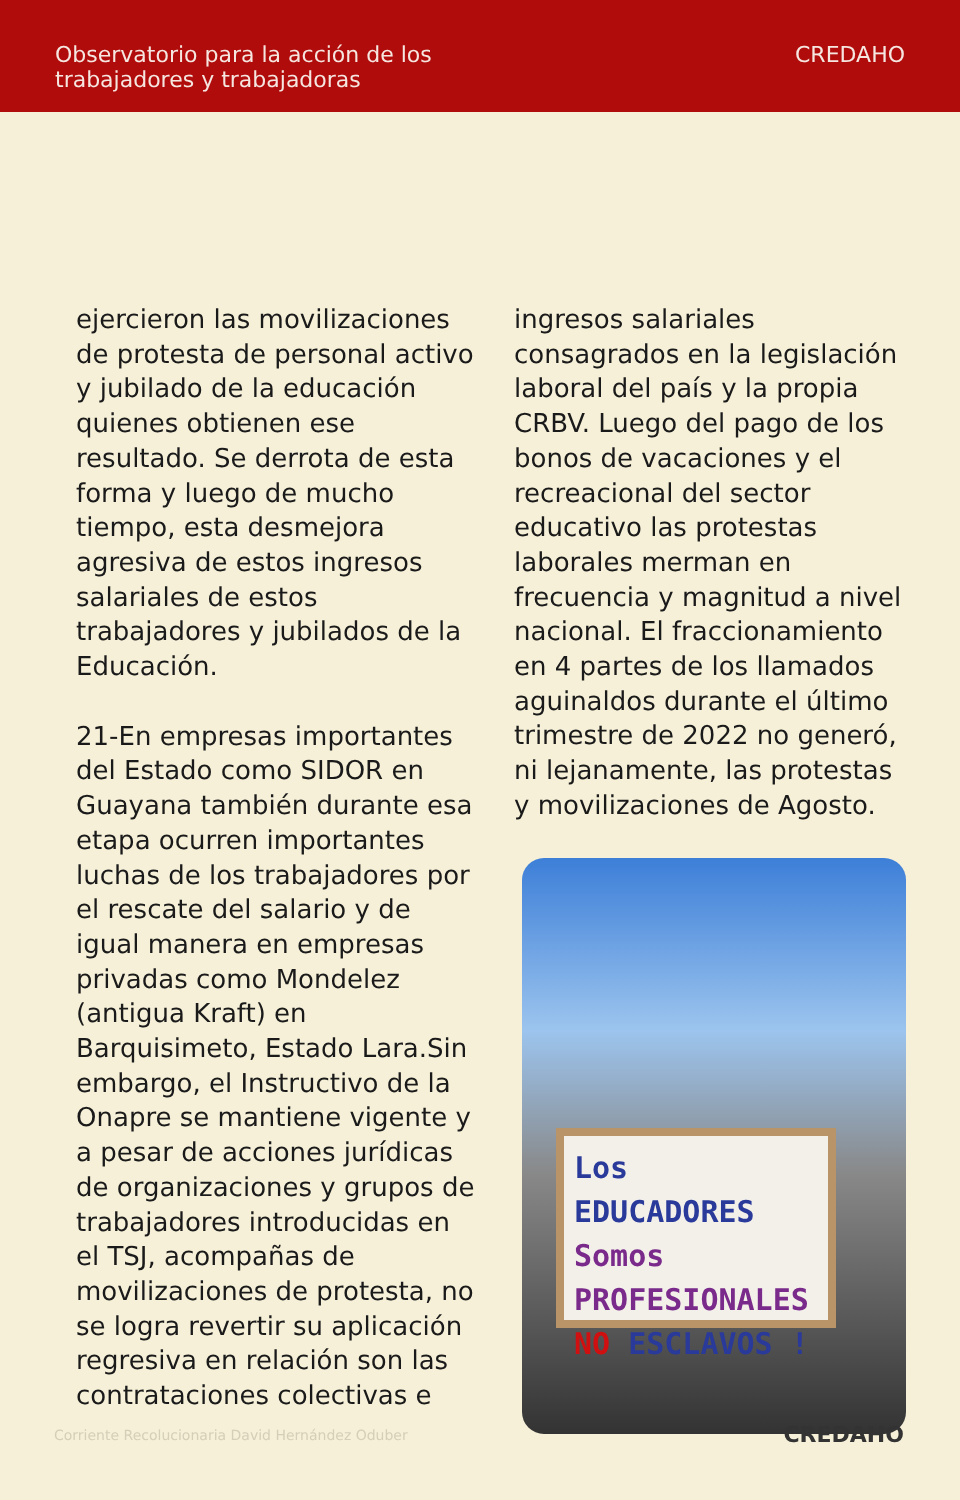Observatorio para la acción de los
trabajadores y trabajadoras
CREDAHO
ejercieron las movilizaciones de protesta de personal activo y jubilado de la educación quienes obtienen ese resultado. Se derrota de esta forma y luego de mucho tiempo, esta desmejora agresiva de estos ingresos salariales de estos trabajadores y jubilados de la Educación.
21-En empresas importantes del Estado como SIDOR en Guayana también durante esa etapa ocurren importantes luchas de los trabajadores por el rescate del salario y de igual manera en empresas privadas como Mondelez (antigua Kraft) en Barquisimeto, Estado Lara.Sin embargo, el Instructivo de la Onapre se mantiene vigente y a pesar de acciones jurídicas de organizaciones y grupos de trabajadores introducidas en el TSJ, acompañas de movilizaciones de protesta, no se logra revertir su aplicación regresiva en relación son las contrataciones colectivas e
ingresos salariales consagrados en la legislación laboral del país y la propia CRBV. Luego del pago de los bonos de vacaciones y el recreacional del sector educativo las protestas laborales merman en frecuencia y magnitud a nivel nacional. El fraccionamiento en 4 partes de los llamados aguinaldos durante el último trimestre de 2022 no generó, ni lejanamente, las protestas y movilizaciones de Agosto.
Los EDUCADORES
Somos PROFESIONALES
NO ESCLAVOS !
Corriente Recolucionaria David Hernández Oduber CREDAHO